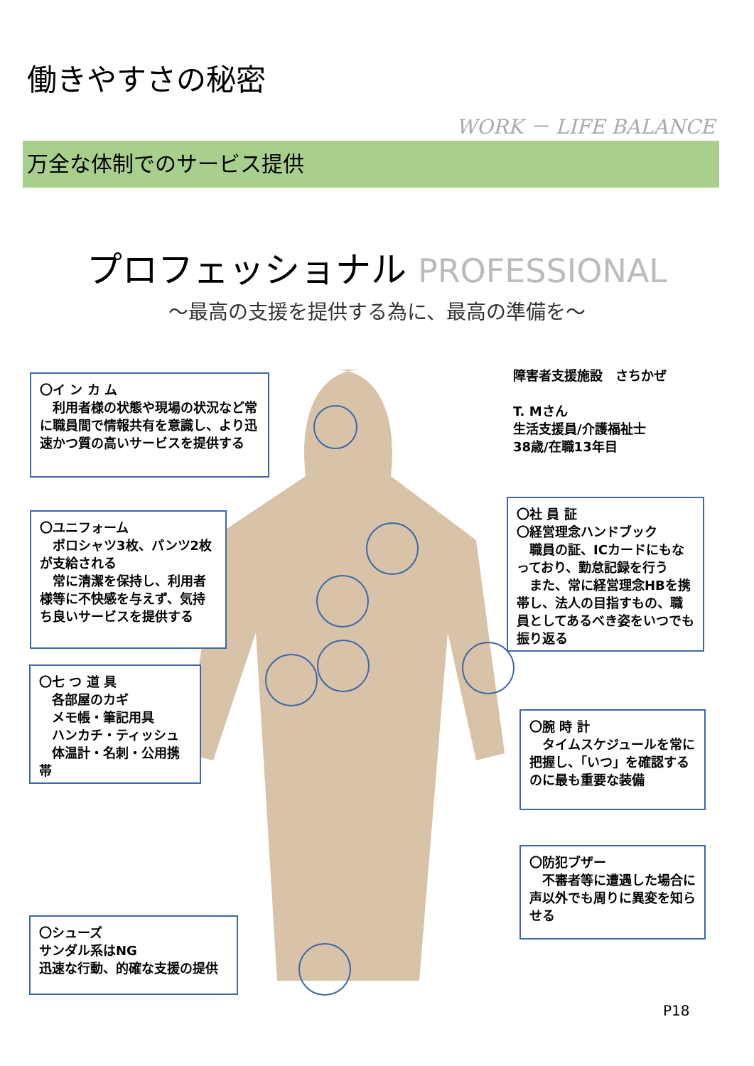働きやすさの秘密
WORK － LIFE BALANCE
万全な体制でのサービス提供
プロフェッショナル PROFESSIONAL
～最高の支援を提供する為に、最高の準備を～
〇イ ン カ ム
　利用者様の状態や現場の状況など常に職員間で情報共有を意識し、より迅速かつ質の高いサービスを提供する
障害者支援施設　さちかぜ
T. Mさん
生活支援員/介護福祉士
38歳/在職13年目
〇ユニフォーム
　ポロシャツ3枚、パンツ2枚が支給される
　常に清潔を保持し、利用者様等に不快感を与えず、気持ち良いサービスを提供する
〇社 員 証
〇経営理念ハンドブック
　職員の証、ICカードにもなっており、勤怠記録を行う
　また、常に経営理念HBを携帯し、法人の目指すもの、職員としてあるべき姿をいつでも振り返る
〇七 つ 道 具
　各部屋のカギ
　メモ帳・筆記用具
　ハンカチ・ティッシュ
　体温計・名刺・公用携帯
〇腕 時 計
　タイムスケジュールを常に把握し、「いつ」を確認するのに最も重要な装備
〇防犯ブザー
　不審者等に遭遇した場合に声以外でも周りに異変を知らせる
〇シューズ
サンダル系はNG
迅速な行動、的確な支援の提供
P18